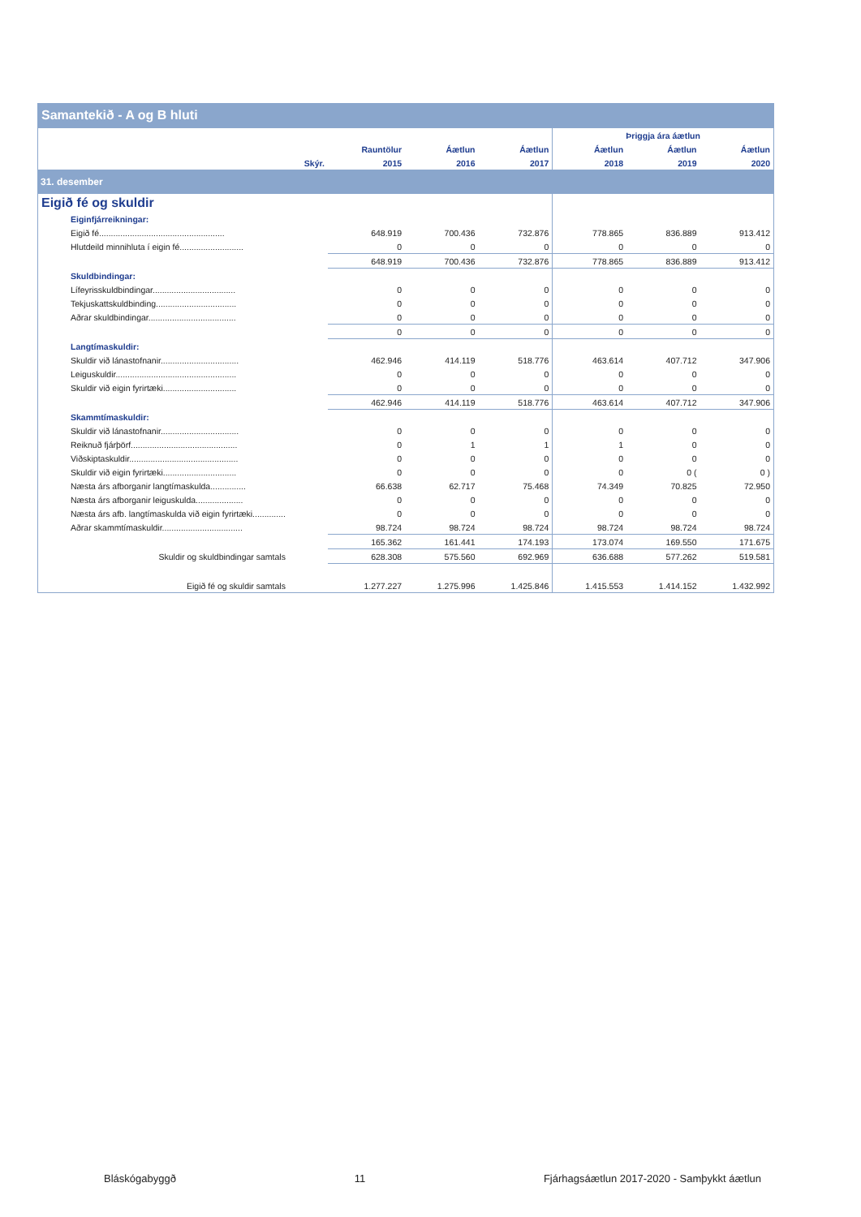Samantekið - A og B hluti
| | | | | | Þriggja ára áætlun | | |
| --- | --- | --- | --- | --- | --- | --- | --- |
| | | Rauntölur | Áætlun | Áætlun | Áætlun | Áætlun | Áætlun |
| | Skýr. | 2015 | 2016 | 2017 | 2018 | 2019 | 2020 |
| 31. desember | | | | | | | |
| Eigið fé og skuldir | | | | | | | |
| Eiginfjárreikningar: | | | | | | | |
| Eigið fé..................................................... | | 648.919 | 700.436 | 732.876 | 778.865 | 836.889 | 913.412 |
| Hlutdeild minnihluta í eigin fé........................... | | 0 | 0 | 0 | 0 | 0 | 0 |
| | | 648.919 | 700.436 | 732.876 | 778.865 | 836.889 | 913.412 |
| Skuldbindingar: | | | | | | | |
| Lífeyrisskuldbindingar................................... | | 0 | 0 | 0 | 0 | 0 | 0 |
| Tekjuskattskuldbinding.................................. | | 0 | 0 | 0 | 0 | 0 | 0 |
| Aðrar skuldbindingar..................................... | | 0 | 0 | 0 | 0 | 0 | 0 |
| | | 0 | 0 | 0 | 0 | 0 | 0 |
| Langtímaskuldir: | | | | | | | |
| Skuldir við lánastofnanir................................. | | 462.946 | 414.119 | 518.776 | 463.614 | 407.712 | 347.906 |
| Leiguskuldir................................................... | | 0 | 0 | 0 | 0 | 0 | 0 |
| Skuldir við eigin fyrirtæki............................... | | 0 | 0 | 0 | 0 | 0 | 0 |
| | | 462.946 | 414.119 | 518.776 | 463.614 | 407.712 | 347.906 |
| Skammtímaskuldir: | | | | | | | |
| Skuldir við lánastofnanir................................. | | 0 | 0 | 0 | 0 | 0 | 0 |
| Reiknuð fjárþörf............................................. | | 0 | 1 | 1 | 1 | 0 | 0 |
| Viðskiptaskuldir.............................................. | | 0 | 0 | 0 | 0 | 0 | 0 |
| Skuldir við eigin fyrirtæki............................... | | 0 | 0 | 0 | 0 | 0 ( | 0 ) |
| Næsta árs afborganir langtímaskulda............... | | 66.638 | 62.717 | 75.468 | 74.349 | 70.825 | 72.950 |
| Næsta árs afborganir leiguskulda.................... | | 0 | 0 | 0 | 0 | 0 | 0 |
| Næsta árs afb. langtímaskulda við eigin fyrirtæki.............. | | 0 | 0 | 0 | 0 | 0 | 0 |
| Aðrar skammtímaskuldir.................................. | | 98.724 | 98.724 | 98.724 | 98.724 | 98.724 | 98.724 |
| | | 165.362 | 161.441 | 174.193 | 173.074 | 169.550 | 171.675 |
| Skuldir og skuldbindingar samtals | | 628.308 | 575.560 | 692.969 | 636.688 | 577.262 | 519.581 |
| Eigið fé og skuldir samtals | | 1.277.227 | 1.275.996 | 1.425.846 | 1.415.553 | 1.414.152 | 1.432.992 |
Bláskógabyggð 11 Fjárhagsáætlun 2017-2020 - Samþykkt áætlun